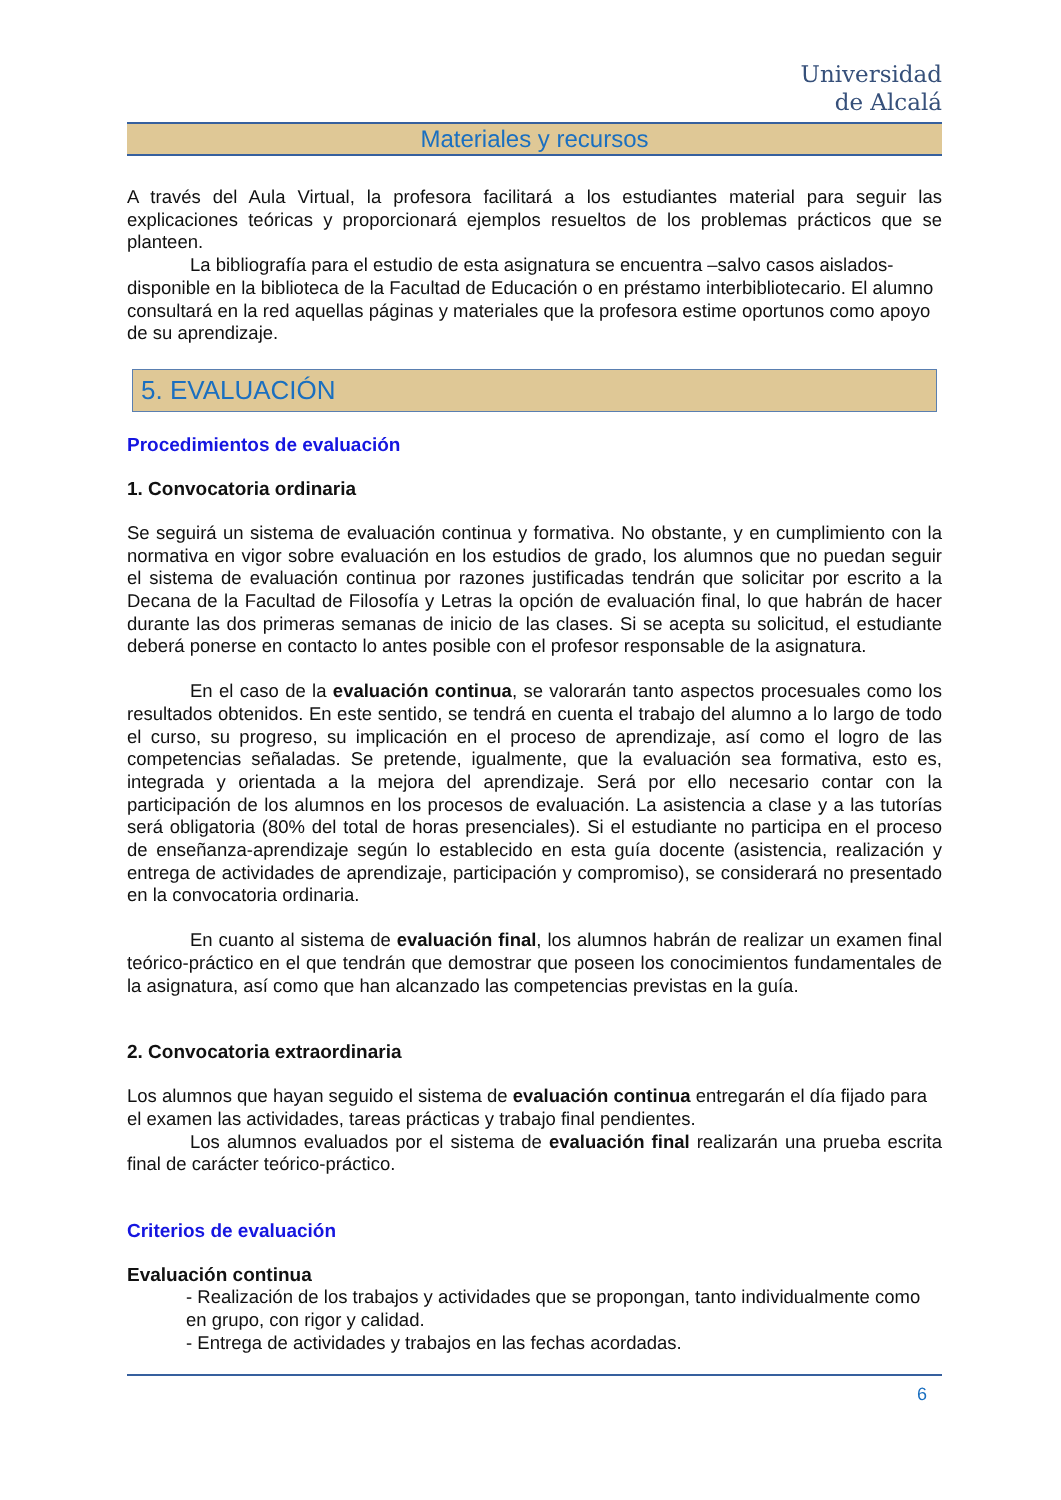Universidad
de Alcalá
Materiales y recursos
A través del Aula Virtual, la profesora facilitará a los estudiantes material para seguir las explicaciones teóricas y proporcionará ejemplos resueltos de los problemas prácticos que se planteen.
La bibliografía para el estudio de esta asignatura se encuentra –salvo casos aislados- disponible en la biblioteca de la Facultad de Educación o en préstamo interbibliotecario. El alumno consultará en la red aquellas páginas y materiales que la profesora estime oportunos como apoyo de su aprendizaje.
5. EVALUACIÓN
Procedimientos de evaluación
1. Convocatoria ordinaria
Se seguirá un sistema de evaluación continua y formativa. No obstante, y en cumplimiento con la normativa en vigor sobre evaluación en los estudios de grado, los alumnos que no puedan seguir el sistema de evaluación continua por razones justificadas tendrán que solicitar por escrito a la Decana de la Facultad de Filosofía y Letras la opción de evaluación final, lo que habrán de hacer durante las dos primeras semanas de inicio de las clases. Si se acepta su solicitud, el estudiante deberá ponerse en contacto lo antes posible con el profesor responsable de la asignatura.
En el caso de la evaluación continua, se valorarán tanto aspectos procesuales como los resultados obtenidos. En este sentido, se tendrá en cuenta el trabajo del alumno a lo largo de todo el curso, su progreso, su implicación en el proceso de aprendizaje, así como el logro de las competencias señaladas. Se pretende, igualmente, que la evaluación sea formativa, esto es, integrada y orientada a la mejora del aprendizaje. Será por ello necesario contar con la participación de los alumnos en los procesos de evaluación. La asistencia a clase y a las tutorías será obligatoria (80% del total de horas presenciales). Si el estudiante no participa en el proceso de enseñanza-aprendizaje según lo establecido en esta guía docente (asistencia, realización y entrega de actividades de aprendizaje, participación y compromiso), se considerará no presentado en la convocatoria ordinaria.
En cuanto al sistema de evaluación final, los alumnos habrán de realizar un examen final teórico-práctico en el que tendrán que demostrar que poseen los conocimientos fundamentales de la asignatura, así como que han alcanzado las competencias previstas en la guía.
2. Convocatoria extraordinaria
Los alumnos que hayan seguido el sistema de evaluación continua entregarán el día fijado para el examen las actividades, tareas prácticas y trabajo final pendientes.
Los alumnos evaluados por el sistema de evaluación final realizarán una prueba escrita final de carácter teórico-práctico.
Criterios de evaluación
Evaluación continua
- Realización de los trabajos y actividades que se propongan, tanto individualmente como en grupo, con rigor y calidad.
- Entrega de actividades y trabajos en las fechas acordadas.
6